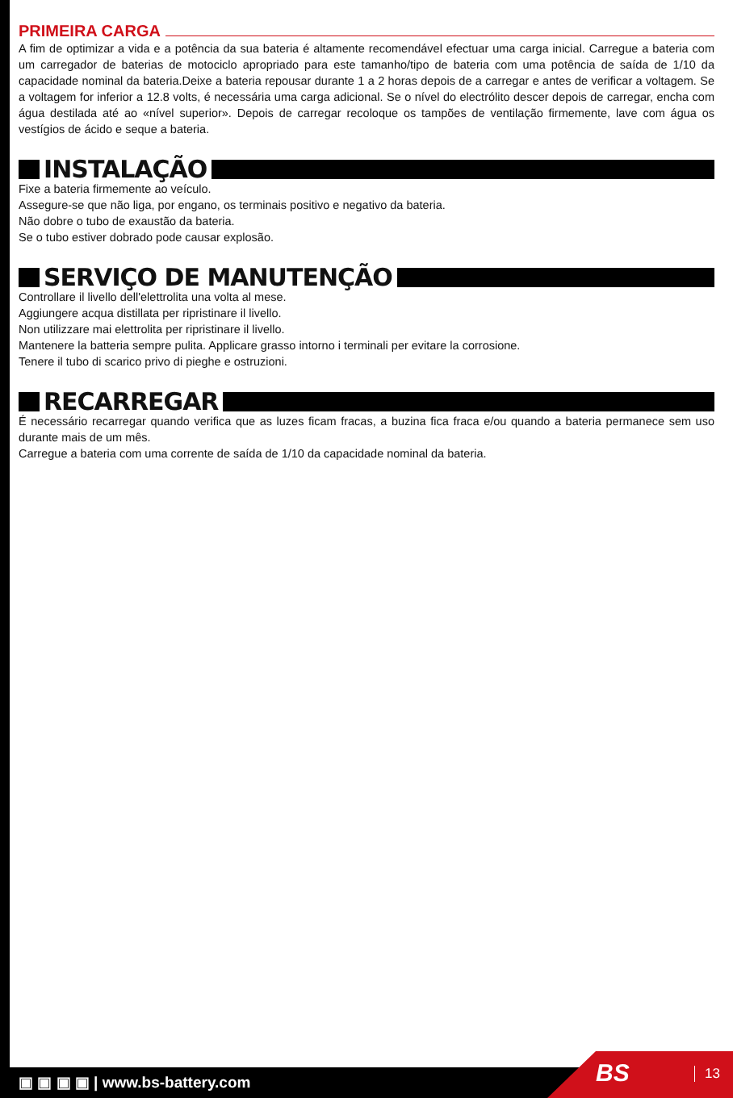PRIMEIRA CARGA
A fim de optimizar a vida e a potência da sua bateria é altamente recomendável efectuar uma carga inicial. Carregue a bateria com um carregador de baterias de motociclo apropriado para este tamanho/tipo de bateria com uma potência de saída de 1/10 da capacidade nominal da bateria.Deixe a bateria repousar durante 1 a 2 horas depois de a carregar e antes de verificar a voltagem. Se a voltagem for inferior a 12.8 volts, é necessária uma carga adicional. Se o nível do electrólito descer depois de carregar, encha com água destilada até ao «nível superior». Depois de carregar recoloque os tampões de ventilação firmemente, lave com água os vestígios de ácido e seque a bateria.
INSTALAÇÃO
Fixe a bateria firmemente ao veículo.
Assegure-se que não liga, por engano, os terminais positivo e negativo da bateria.
Não dobre o tubo de exaustão da bateria.
Se o tubo estiver dobrado pode causar explosão.
SERVIÇO DE MANUTENÇÃO
Controllare il livello dell'elettrolita una volta al mese.
Aggiungere acqua distillata per ripristinare il livello.
Non utilizzare mai elettrolita per ripristinare il livello.
Mantenere la batteria sempre pulita. Applicare grasso intorno i terminali per evitare la corrosione.
Tenere il tubo di scarico privo di pieghe e ostruzioni.
RECARREGAR
É necessário recarregar quando verifica que as luzes ficam fracas, a buzina fica fraca e/ou quando a bateria permanece sem uso durante mais de um mês.
Carregue a bateria com uma corrente de saída de 1/10 da capacidade nominal da bateria.
▣ ▣ ▣ ▣ | www.bs-battery.com BS 13